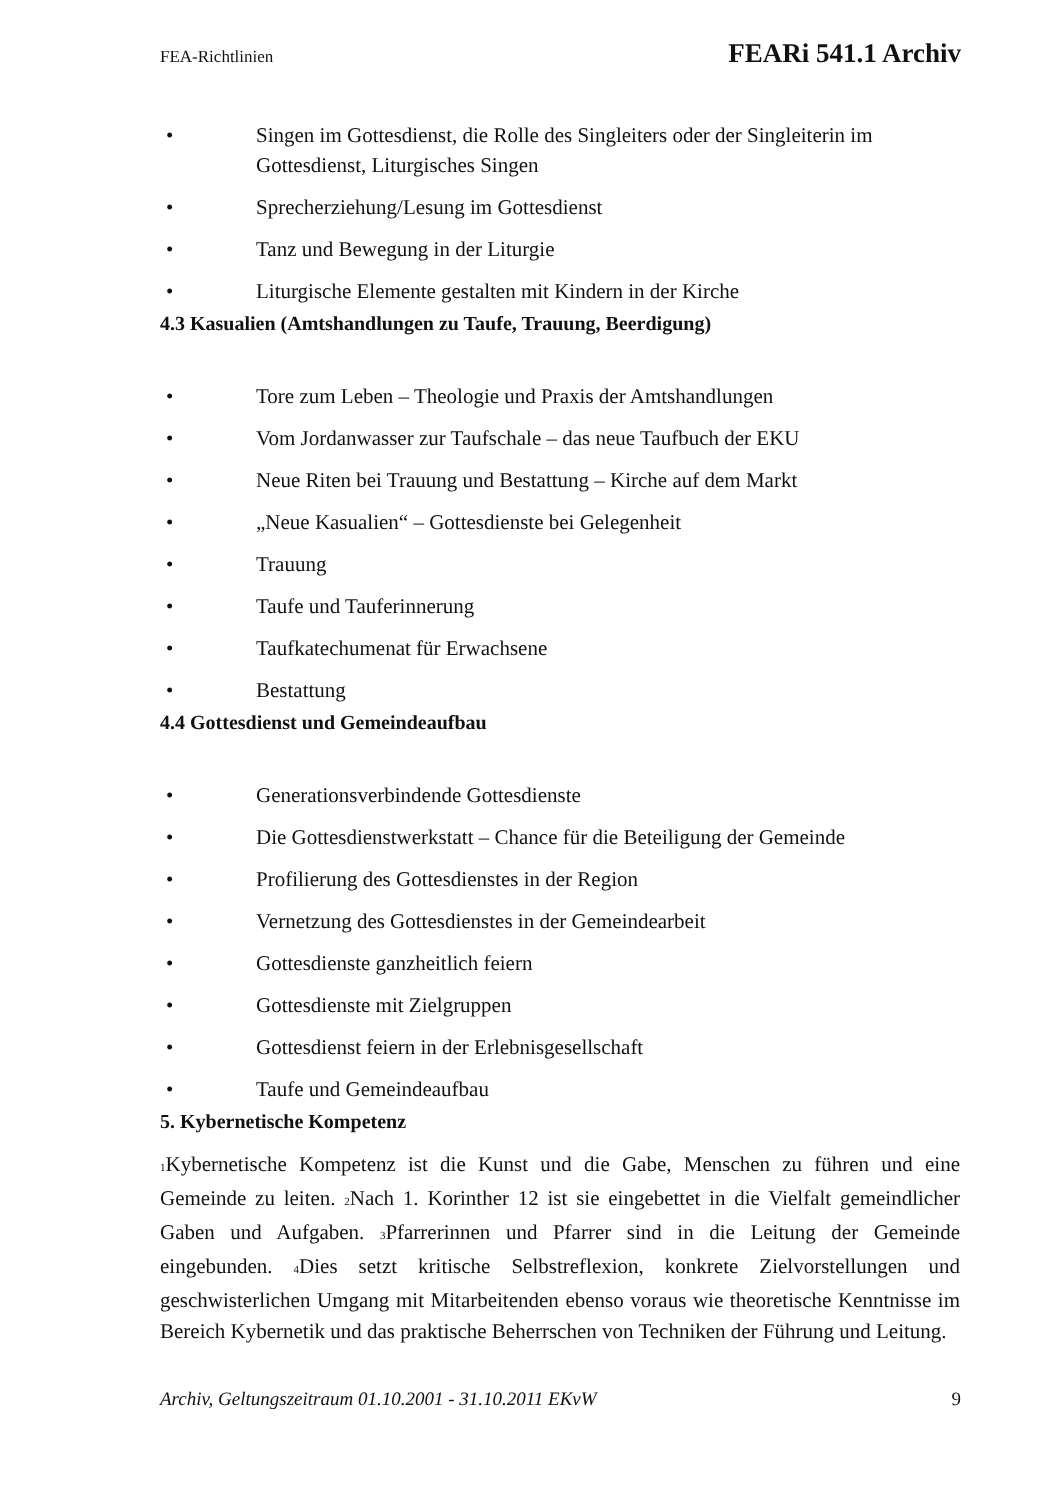FEA-Richtlinien FEARi 541.1 Archiv
• Singen im Gottesdienst, die Rolle des Singleiters oder der Singleiterin im Gottesdienst, Liturgisches Singen
• Sprecherziehung/Lesung im Gottesdienst
• Tanz und Bewegung in der Liturgie
• Liturgische Elemente gestalten mit Kindern in der Kirche
4.3 Kasualien (Amtshandlungen zu Taufe, Trauung, Beerdigung)
• Tore zum Leben – Theologie und Praxis der Amtshandlungen
• Vom Jordanwasser zur Taufschale – das neue Taufbuch der EKU
• Neue Riten bei Trauung und Bestattung – Kirche auf dem Markt
• „Neue Kasualien“ – Gottesdienste bei Gelegenheit
• Trauung
• Taufe und Tauferinnerung
• Taufkatechumenat für Erwachsene
• Bestattung
4.4 Gottesdienst und Gemeindeaufbau
• Generationsverbindende Gottesdienste
• Die Gottesdienstwerkstatt – Chance für die Beteiligung der Gemeinde
• Profilierung des Gottesdienstes in der Region
• Vernetzung des Gottesdienstes in der Gemeindearbeit
• Gottesdienste ganzheitlich feiern
• Gottesdienste mit Zielgruppen
• Gottesdienst feiern in der Erlebnisgesellschaft
• Taufe und Gemeindeaufbau
5. Kybernetische Kompetenz
<sub>1</sub>Kybernetische Kompetenz ist die Kunst und die Gabe, Menschen zu führen und eine Gemeinde zu leiten. <sub>2</sub>Nach 1. Korinther 12 ist sie eingebettet in die Vielfalt gemeindlicher Gaben und Aufgaben. <sub>3</sub>Pfarrerinnen und Pfarrer sind in die Leitung der Gemeinde eingebunden. <sub>4</sub>Dies setzt kritische Selbstreflexion, konkrete Zielvorstellungen und geschwisterlichen Umgang mit Mitarbeitenden ebenso voraus wie theoretische Kenntnisse im Bereich Kybernetik und das praktische Beherrschen von Techniken der Führung und Leitung.
Archiv, Geltungszeitraum 01.10.2001 - 31.10.2011 EKvW 9